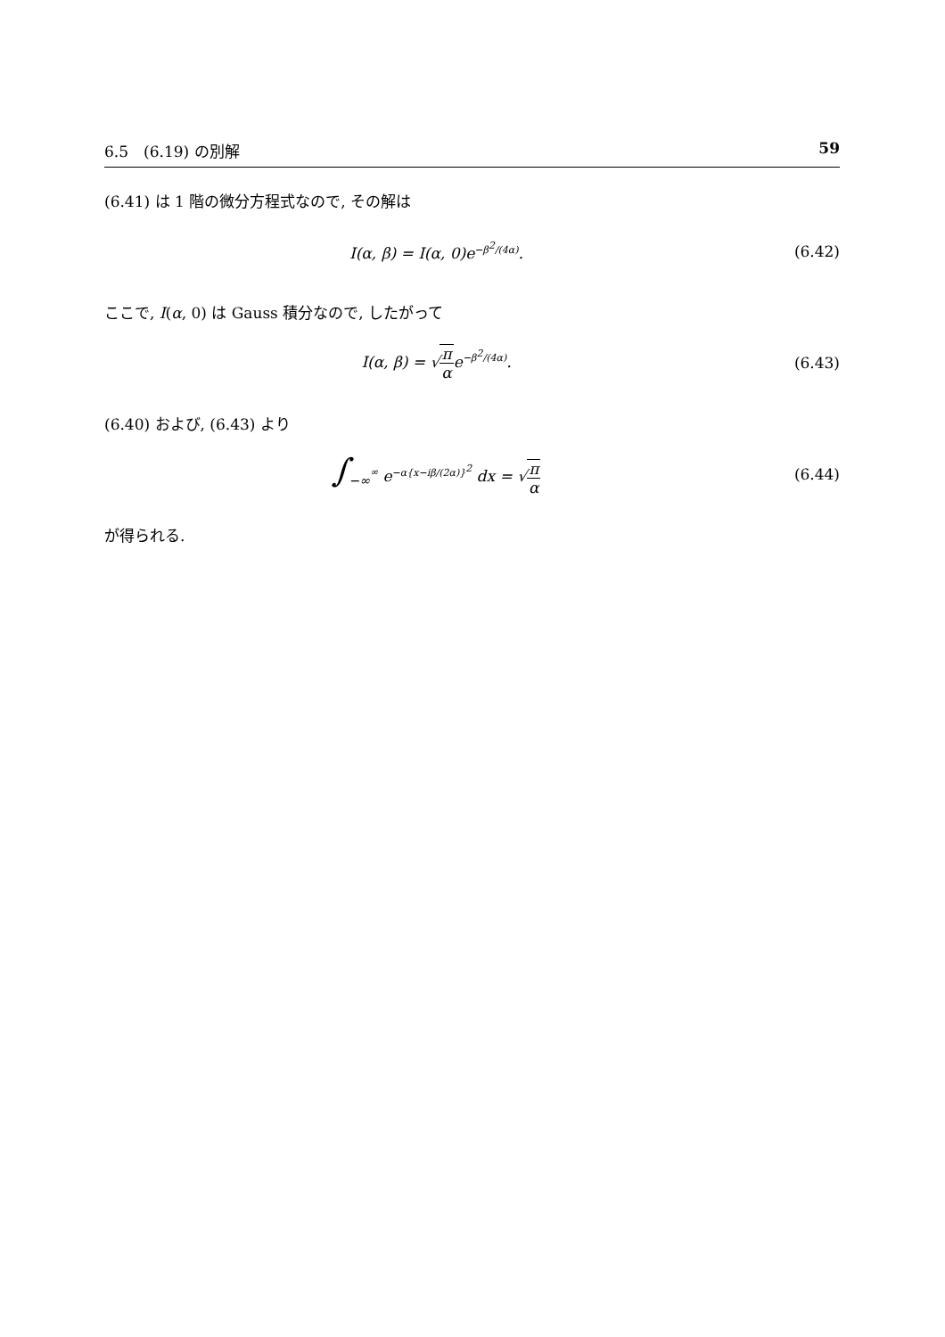6.5　(6.19) の別解 59
(6.41) は 1 階の微分方程式なので, その解は
I(α, β) = I(α, 0)e<sup>−β<sup>2</sup>/(4α)</sup>. (6.42)
ここで, I(α, 0) は Gauss 積分なので, したがって
I(α, β) = √π αe<sup>−β<sup>2</sup>/(4α)</sup>. (6.43)
(6.40) および, (6.43) より
∫<sub>−∞</sub><sup>∞</sup> e<sup>−α{x−iβ/(2α)}<sup>2</sup></sup> dx = √π α (6.44)
が得られる.